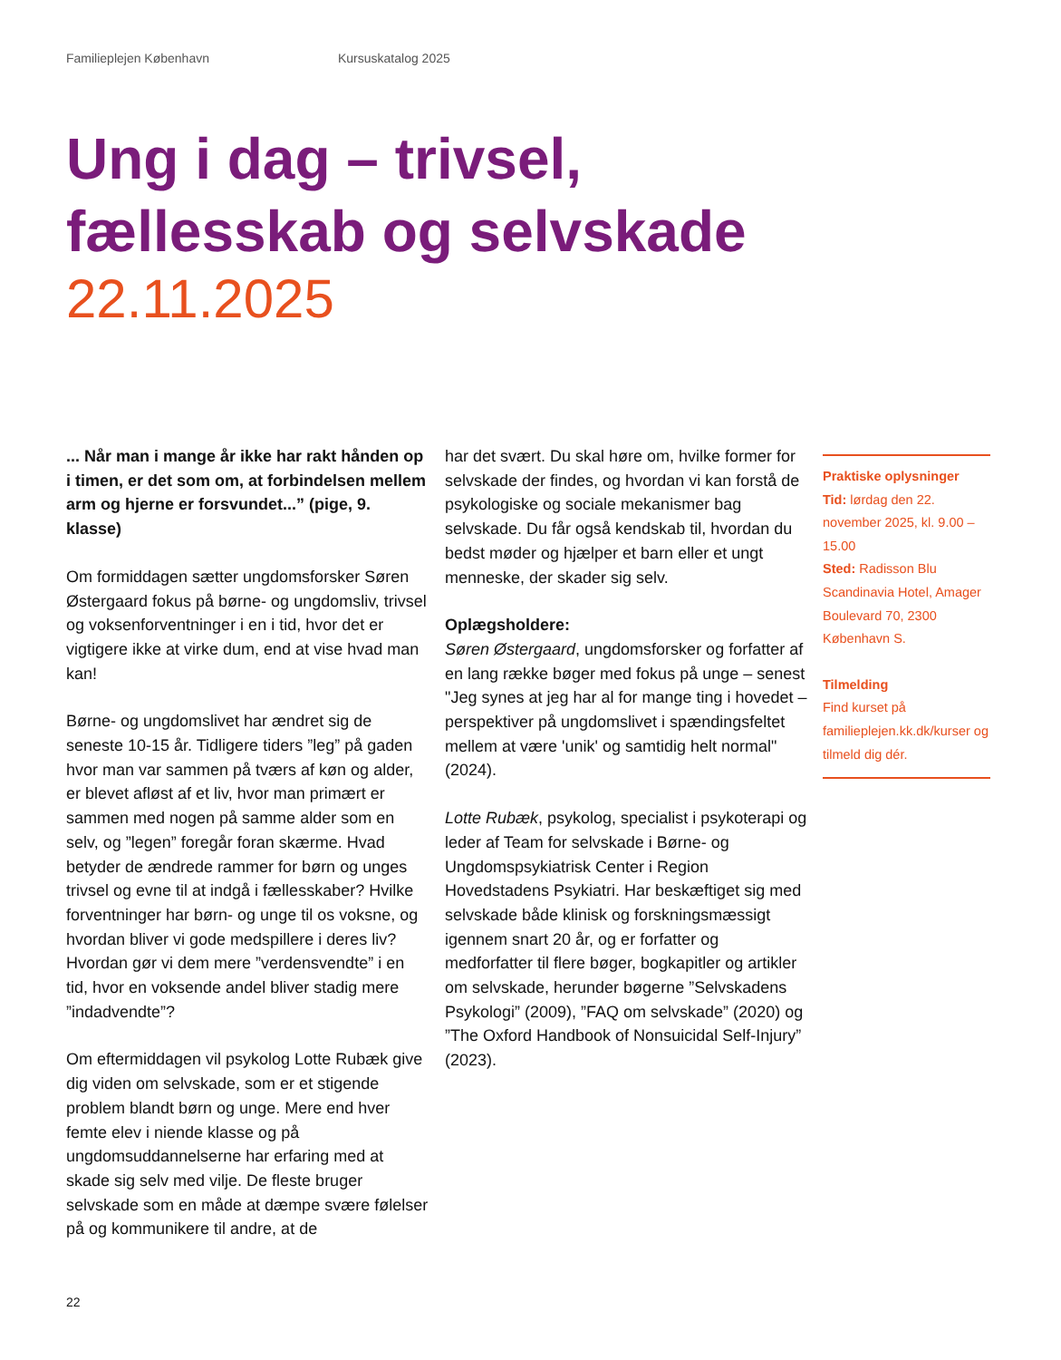Familieplejen København Kursuskatalog 2025
Ung i dag – trivsel,
fællesskab og selvskade
22.11.2025
... Når man i mange år ikke har rakt hånden op i timen, er det som om, at forbindelsen mellem arm og hjerne er forsvundet...” (pige, 9. klasse)
Om formiddagen sætter ungdomsforsker Søren Østergaard fokus på børne- og ungdomsliv, trivsel og voksenforventninger i en i tid, hvor det er vigtigere ikke at virke dum, end at vise hvad man kan!
Børne- og ungdomslivet har ændret sig de seneste 10-15 år. Tidligere tiders ”leg” på gaden hvor man var sammen på tværs af køn og alder, er blevet afløst af et liv, hvor man primært er sammen med nogen på samme alder som en selv, og ”legen” foregår foran skærme. Hvad betyder de ændrede rammer for børn og unges trivsel og evne til at indgå i fællesskaber? Hvilke forventninger har børn- og unge til os voksne, og hvordan bliver vi gode medspillere i deres liv? Hvordan gør vi dem mere ”verdensvendte” i en tid, hvor en voksende andel bliver stadig mere ”indadvendte”?
Om eftermiddagen vil psykolog Lotte Rubæk give dig viden om selvskade, som er et stigende problem blandt børn og unge. Mere end hver femte elev i niende klasse og på ungdomsuddannelserne har erfaring med at skade sig selv med vilje. De fleste bruger selvskade som en måde at dæmpe svære følelser på og kommunikere til andre, at de
har det svært. Du skal høre om, hvilke former for selvskade der findes, og hvordan vi kan forstå de psykologiske og sociale mekanismer bag selvskade. Du får også kendskab til, hvordan du bedst møder og hjælper et barn eller et ungt menneske, der skader sig selv.
Oplægsholdere:
Søren Østergaard, ungdomsforsker og forfatter af en lang række bøger med fokus på unge – senest "Jeg synes at jeg har al for mange ting i hovedet – perspektiver på ungdomslivet i spændingsfeltet mellem at være 'unik' og samtidig helt normal" (2024).
Lotte Rubæk, psykolog, specialist i psykoterapi og leder af Team for selvskade i Børne- og Ungdomspsykiatrisk Center i Region Hovedstadens Psykiatri. Har beskæftiget sig med selvskade både klinisk og forskningsmæssigt igennem snart 20 år, og er forfatter og medforfatter til flere bøger, bogkapitler og artikler om selvskade, herunder bøgerne ”Selvskadens Psykologi” (2009), ”FAQ om selvskade” (2020) og ”The Oxford Handbook of Nonsuicidal Self-Injury” (2023).
Praktiske oplysninger
Tid: lørdag den 22. november 2025, kl. 9.00 – 15.00
Sted: Radisson Blu Scandinavia Hotel, Amager Boulevard 70, 2300 København S.
Tilmelding
Find kurset på familieplejen.kk.dk/kurser og tilmeld dig dér.
22